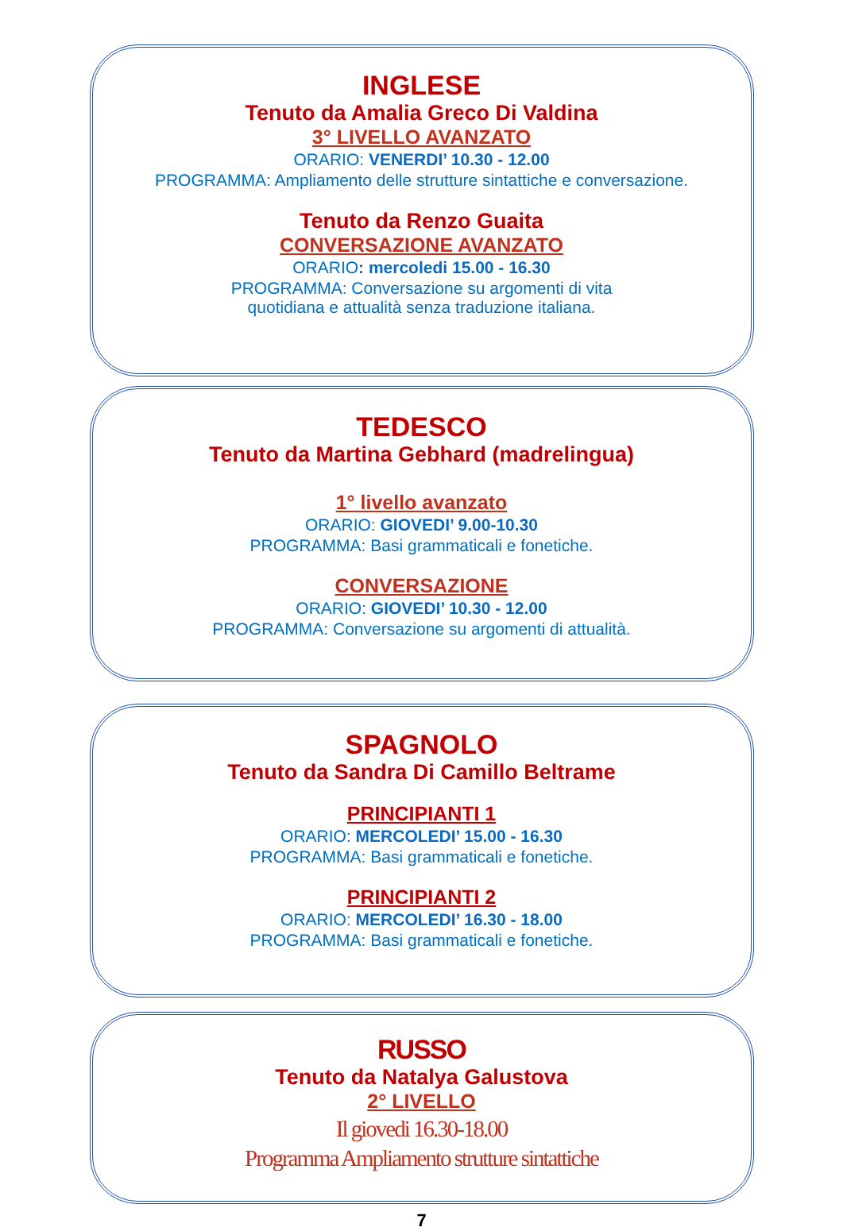INGLESE
Tenuto da Amalia Greco Di Valdina
3° LIVELLO AVANZATO
ORARIO: VENERDI’ 10.30 - 12.00
PROGRAMMA: Ampliamento delle strutture sintattiche e conversazione.
Tenuto da Renzo Guaita
CONVERSAZIONE AVANZATO
ORARIO: mercoledi 15.00 - 16.30
PROGRAMMA: Conversazione su argomenti di vita
quotidiana e attualità senza traduzione italiana.
TEDESCO
Tenuto da Martina Gebhard (madrelingua)
1° livello avanzato
ORARIO: GIOVEDI’ 9.00-10.30
PROGRAMMA: Basi grammaticali e fonetiche.
CONVERSAZIONE
ORARIO: GIOVEDI’ 10.30 - 12.00
PROGRAMMA: Conversazione su argomenti di attualità.
SPAGNOLO
Tenuto da Sandra Di Camillo Beltrame
PRINCIPIANTI 1
ORARIO: MERCOLEDI’ 15.00 - 16.30
PROGRAMMA: Basi grammaticali e fonetiche.
PRINCIPIANTI 2
ORARIO: MERCOLEDI’ 16.30 - 18.00
PROGRAMMA: Basi grammaticali e fonetiche.
RUSSO
Tenuto da Natalya Galustova
2° LIVELLO
Il giovedi 16.30-18.00
Programma Ampliamento strutture sintattiche
7